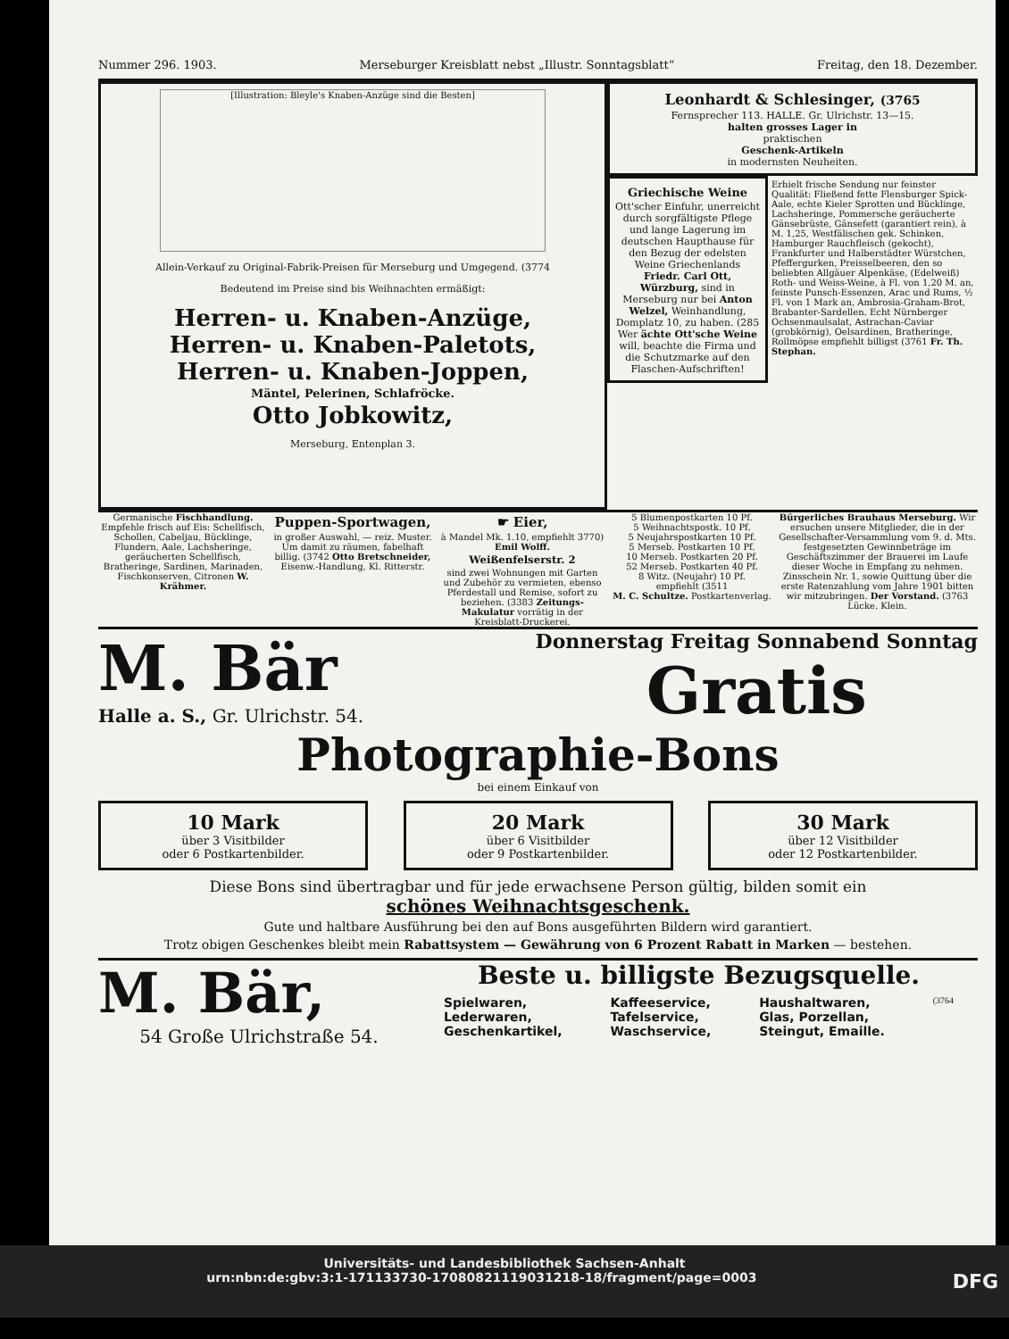Nummer 296. 1903. Merseburger Kreisblatt nebst „Illustr. Sonntagsblatt“Freitag, den 18. Dezember.
[Illustration: Bleyle's Knaben-Anzüge sind die Besten]
Allein-Verkauf zu Original-Fabrik-Preisen für Merseburg und Umgegend. (3774
Bedeutend im Preise sind bis Weihnachten ermäßigt:
Herren- u. Knaben-Anzüge,
Herren- u. Knaben-Paletots,
Herren- u. Knaben-Joppen,
Mäntel, Pelerinen, Schlafröcke.
Otto Jobkowitz,
Merseburg, Entenplan 3.
Leonhardt & Schlesinger, (3765
Fernsprecher 113. HALLE. Gr. Ulrichstr. 13—15.
halten grosses Lager in
praktischen
Geschenk-Artikeln
in modernsten Neuheiten.
Griechische Weine
Ott'scher Einfuhr, unerreicht durch sorgfältigste Pflege und lange Lagerung im deutschen Haupthause für den Bezug der edelsten Weine Griechenlands Friedr. Carl Ott, Würzburg, sind in Merseburg nur bei Anton Welzel, Weinhandlung, Domplatz 10, zu haben. (285 Wer ächte Ott'sche Weine will, beachte die Firma und die Schutzmarke auf den Flaschen-Aufschriften!
Erhielt frische Sendung nur feinster Qualität: Fließend fette Flensburger Spick-Aale, echte Kieler Sprotten und Bücklinge, Lachsheringe, Pommersche geräucherte Gänsebrüste, Gänsefett (garantiert rein), à M. 1,25, Westfälischen gek. Schinken, Hamburger Rauchfleisch (gekocht), Frankfurter und Halberstädter Würstchen, Pfeffergurken, Preisselbeeren, den so beliebten Allgäuer Alpenkäse, (Edelweiß) Roth- und Weiss-Weine, à Fl. von 1,20 M. an, feinste Punsch-Essenzen, Arac und Rums, ½ Fl. von 1 Mark an, Ambrosia-Graham-Brot, Brabanter-Sardellen. Echt Nürnberger Ochsenmaulsalat, Astrachan-Caviar (grobkörnig), Oelsardinen, Bratheringe, Rollmöpse empfiehlt billigst (3761 Fr. Th. Stephan.
Germanische Fischhandlung. Empfehle frisch auf Eis: Schellfisch, Schollen, Cabeljau, Bücklinge, Flundern, Aale, Lachsheringe, geräucherten Schellfisch, Bratheringe, Sardinen, Marinaden, Fischkonserven, Citronen W. Krähmer.
Puppen-Sportwagen,
in großer Auswahl, — reiz. Muster. Um damit zu räumen, fabelhaft billig. (3742 Otto Bretschneider, Eisenw.-Handlung, Kl. Ritterstr.
☛ Eier,
à Mandel Mk. 1.10, empfiehlt 3770) Emil Wolff.
Weißenfelserstr. 2
sind zwei Wohnungen mit Garten und Zubehör zu vermieten, ebenso Pferdestall und Remise, sofort zu beziehen. (3383 Zeitungs-Makulatur vorrätig in der Kreisblatt-Druckerei.
5 Blumenpostkarten 10 Pf.
5 Weihnachtspostk. 10 Pf.
5 Neujahrspostkarten 10 Pf.
5 Mersеb. Postkarten 10 Pf.
10 Merseb. Postkarten 20 Pf.
52 Merseb. Postkarten 40 Pf.
8 Witz. (Neujahr) 10 Pf.
empfiehlt (3511
M. C. Schultze. Postkartenverlag.
Bürgerliches Brauhaus Merseburg. Wir ersuchen unsere Mitglieder, die in der Gesellschafter-Versammlung vom 9. d. Mts. festgesetzten Gewinnbeträge im Geschäftszimmer der Brauerei im Laufe dieser Woche in Empfang zu nehmen. Zinsschein Nr. 1, sowie Quittung über die erste Ratenzahlung vom Jahre 1901 bitten wir mitzubringen. Der Vorstand. (3763 Lücke. Klein.
M. Bär
Halle a. S., Gr. Ulrichstr. 54.
Donnerstag Freitag Sonnabend Sonntag
Gratis
Photographie-Bons
bei einem Einkauf von
10 Mark
über 3 Visitbilder
oder 6 Postkartenbilder.
20 Mark
über 6 Visitbilder
oder 9 Postkartenbilder.
30 Mark
über 12 Visitbilder
oder 12 Postkartenbilder.
Diese Bons sind übertragbar und für jede erwachsene Person gültig, bilden somit ein
schönes Weihnachtsgeschenk.
Gute und haltbare Ausführung bei den auf Bons ausgeführten Bildern wird garantiert.
Trotz obigen Geschenkes bleibt mein Rabattsystem — Gewährung von 6 Prozent Rabatt in Marken — bestehen.
M. Bär,
54 Große Ulrichstraße 54.
Beste u. billigste Bezugsquelle.
Spielwaren,
Lederwaren,
Geschenkartikel, Kaffeeservice,
Tafelservice,
Waschservice, Haushaltwaren,
Glas, Porzellan,
Steingut, Emaille. (3764
Universitäts- und Landesbibliothek Sachsen-Anhalt
urn:nbn:de:gbv:3:1-171133730-17080821119031218-18/fragment/page=0003 DFG